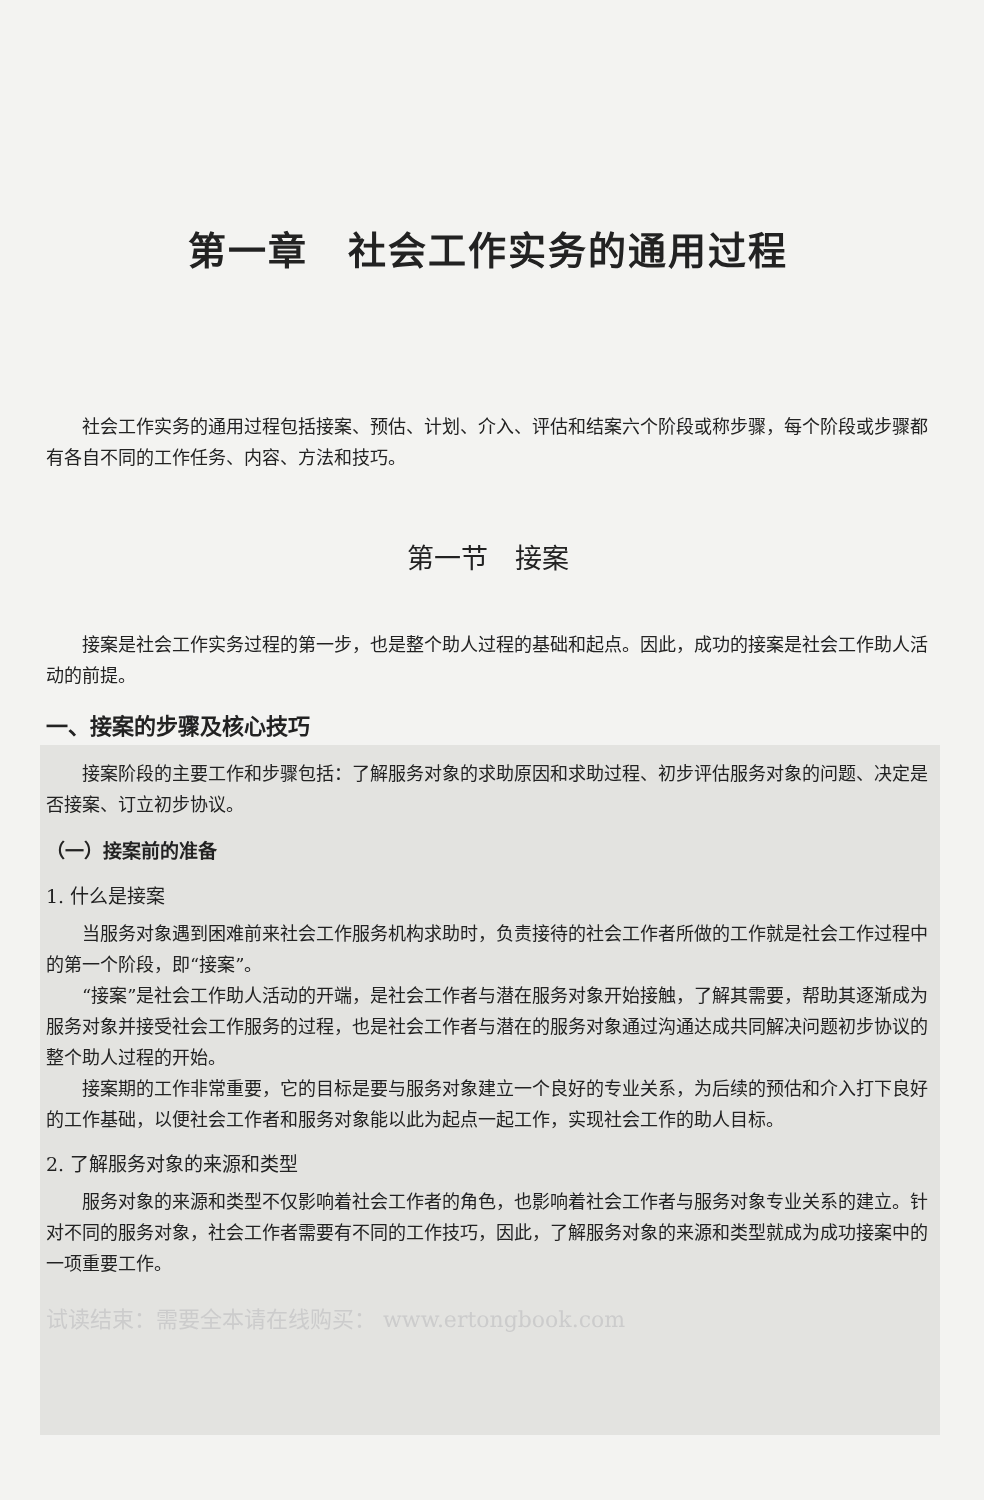第一章　社会工作实务的通用过程
社会工作实务的通用过程包括接案、预估、计划、介入、评估和结案六个阶段或称步骤，每个阶段或步骤都有各自不同的工作任务、内容、方法和技巧。
第一节　接案
接案是社会工作实务过程的第一步，也是整个助人过程的基础和起点。因此，成功的接案是社会工作助人活动的前提。
一、接案的步骤及核心技巧
接案阶段的主要工作和步骤包括：了解服务对象的求助原因和求助过程、初步评估服务对象的问题、决定是否接案、订立初步协议。
（一）接案前的准备
1. 什么是接案
当服务对象遇到困难前来社会工作服务机构求助时，负责接待的社会工作者所做的工作就是社会工作过程中的第一个阶段，即“接案”。
“接案”是社会工作助人活动的开端，是社会工作者与潜在服务对象开始接触，了解其需要，帮助其逐渐成为服务对象并接受社会工作服务的过程，也是社会工作者与潜在的服务对象通过沟通达成共同解决问题初步协议的整个助人过程的开始。
接案期的工作非常重要，它的目标是要与服务对象建立一个良好的专业关系，为后续的预估和介入打下良好的工作基础，以便社会工作者和服务对象能以此为起点一起工作，实现社会工作的助人目标。
2. 了解服务对象的来源和类型
服务对象的来源和类型不仅影响着社会工作者的角色，也影响着社会工作者与服务对象专业关系的建立。针对不同的服务对象，社会工作者需要有不同的工作技巧，因此，了解服务对象的来源和类型就成为成功接案中的一项重要工作。
试读结束：需要全本请在线购买： www.ertongbook.com